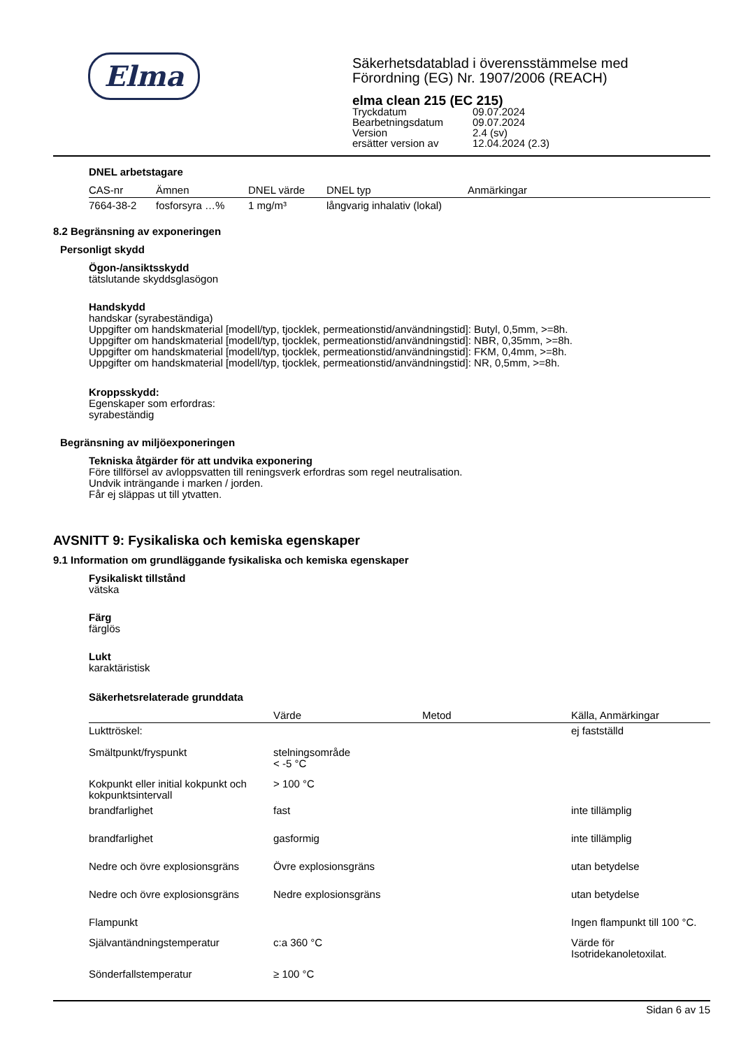Elma
Säkerhetsdatablad i överensstämmelse med
Förordning (EG) Nr. 1907/2006 (REACH)
elma clean 215 (EC 215)
| Tryckdatum | 09.07.2024 |
| Bearbetningsdatum | 09.07.2024 |
| Version | 2.4 (sv) |
| ersätter version av | 12.04.2024 (2.3) |
DNEL arbetstagare
| CAS-nr | Ämnen | DNEL värde | DNEL typ | Anmärkingar |
| --- | --- | --- | --- | --- |
| 7664-38-2 | fosforsyra …% | 1 mg/m³ | långvarig inhalativ (lokal) | |
8.2 Begränsning av exponeringen
Personligt skydd
Ögon-/ansiktsskydd
tätslutande skyddsglasögon
Handskydd
handskar (syrabeständiga)
Uppgifter om handskmaterial [modell/typ, tjocklek, permeationstid/användningstid]: Butyl, 0,5mm, >=8h.
Uppgifter om handskmaterial [modell/typ, tjocklek, permeationstid/användningstid]: NBR, 0,35mm, >=8h.
Uppgifter om handskmaterial [modell/typ, tjocklek, permeationstid/användningstid]: FKM, 0,4mm, >=8h.
Uppgifter om handskmaterial [modell/typ, tjocklek, permeationstid/användningstid]: NR, 0,5mm, >=8h.
Kroppsskydd:
Egenskaper som erfordras:
syrabeständig
Begränsning av miljöexponeringen
Tekniska åtgärder för att undvika exponering
Före tillförsel av avloppsvatten till reningsverk erfordras som regel neutralisation.
Undvik inträngande i marken / jorden.
Får ej släppas ut till ytvatten.
AVSNITT 9: Fysikaliska och kemiska egenskaper
9.1 Information om grundläggande fysikaliska och kemiska egenskaper
Fysikaliskt tillstånd
vätska
Färg
färglös
Lukt
karaktäristisk
Säkerhetsrelaterade grunddata
| | Värde | Metod | Källa, Anmärkingar |
| --- | --- | --- | --- |
| Lukttröskel: | | | ej fastställd |
| Smältpunkt/fryspunkt | stelningsområde < -5 °C | | |
| Kokpunkt eller initial kokpunkt och kokpunktsintervall | > 100 °C | | |
| brandfarlighet | fast | | inte tillämplig |
| brandfarlighet | gasformig | | inte tillämplig |
| Nedre och övre explosionsgräns | Övre explosionsgräns | | utan betydelse |
| Nedre och övre explosionsgräns | Nedre explosionsgräns | | utan betydelse |
| Flampunkt | | | Ingen flampunkt till 100 °C. |
| Självantändningstemperatur | c:a 360 °C | | Värde för Isotridekanoletoxilat. |
| Sönderfallstemperatur | ≥ 100 °C | | |
Sidan 6 av 15